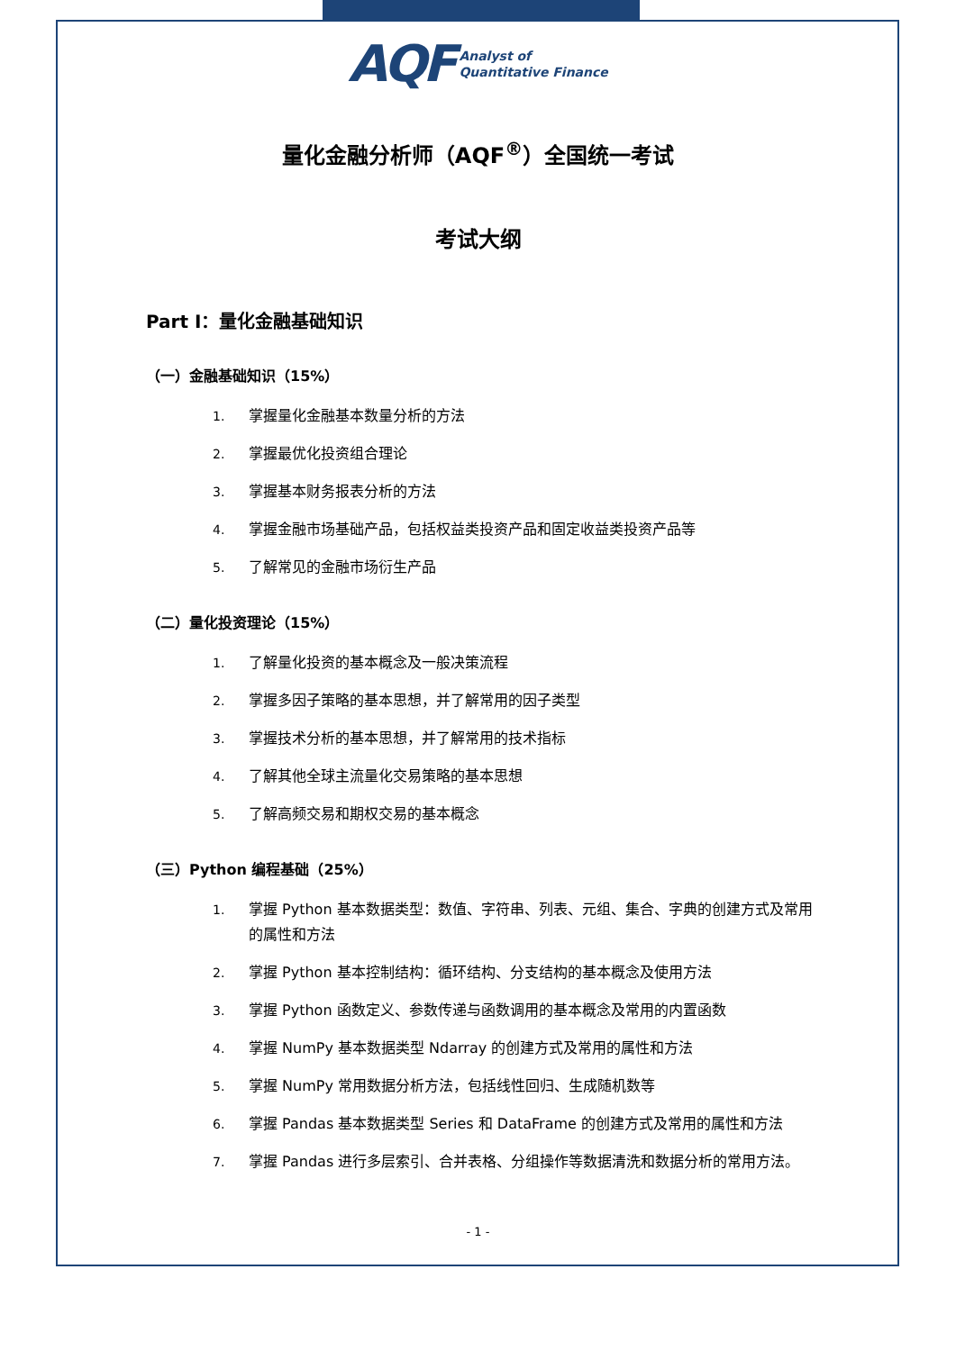AQF Analyst of
Quantitative Finance
量化金融分析师（AQF<sup>®</sup>）全国统一考试
考试大纲
Part I：量化金融基础知识
（一）金融基础知识（15%）
1. 掌握量化金融基本数量分析的方法
2. 掌握最优化投资组合理论
3. 掌握基本财务报表分析的方法
4. 掌握金融市场基础产品，包括权益类投资产品和固定收益类投资产品等
5. 了解常见的金融市场衍生产品
（二）量化投资理论（15%）
1. 了解量化投资的基本概念及一般决策流程
2. 掌握多因子策略的基本思想，并了解常用的因子类型
3. 掌握技术分析的基本思想，并了解常用的技术指标
4. 了解其他全球主流量化交易策略的基本思想
5. 了解高频交易和期权交易的基本概念
（三）Python 编程基础（25%）
1. 掌握 Python 基本数据类型：数值、字符串、列表、元组、集合、字典的创建方式及常用的属性和方法
2. 掌握 Python 基本控制结构：循环结构、分支结构的基本概念及使用方法
3. 掌握 Python 函数定义、参数传递与函数调用的基本概念及常用的内置函数
4. 掌握 NumPy 基本数据类型 Ndarray 的创建方式及常用的属性和方法
5. 掌握 NumPy 常用数据分析方法，包括线性回归、生成随机数等
6. 掌握 Pandas 基本数据类型 Series 和 DataFrame 的创建方式及常用的属性和方法
7. 掌握 Pandas 进行多层索引、合并表格、分组操作等数据清洗和数据分析的常用方法。
- 1 -